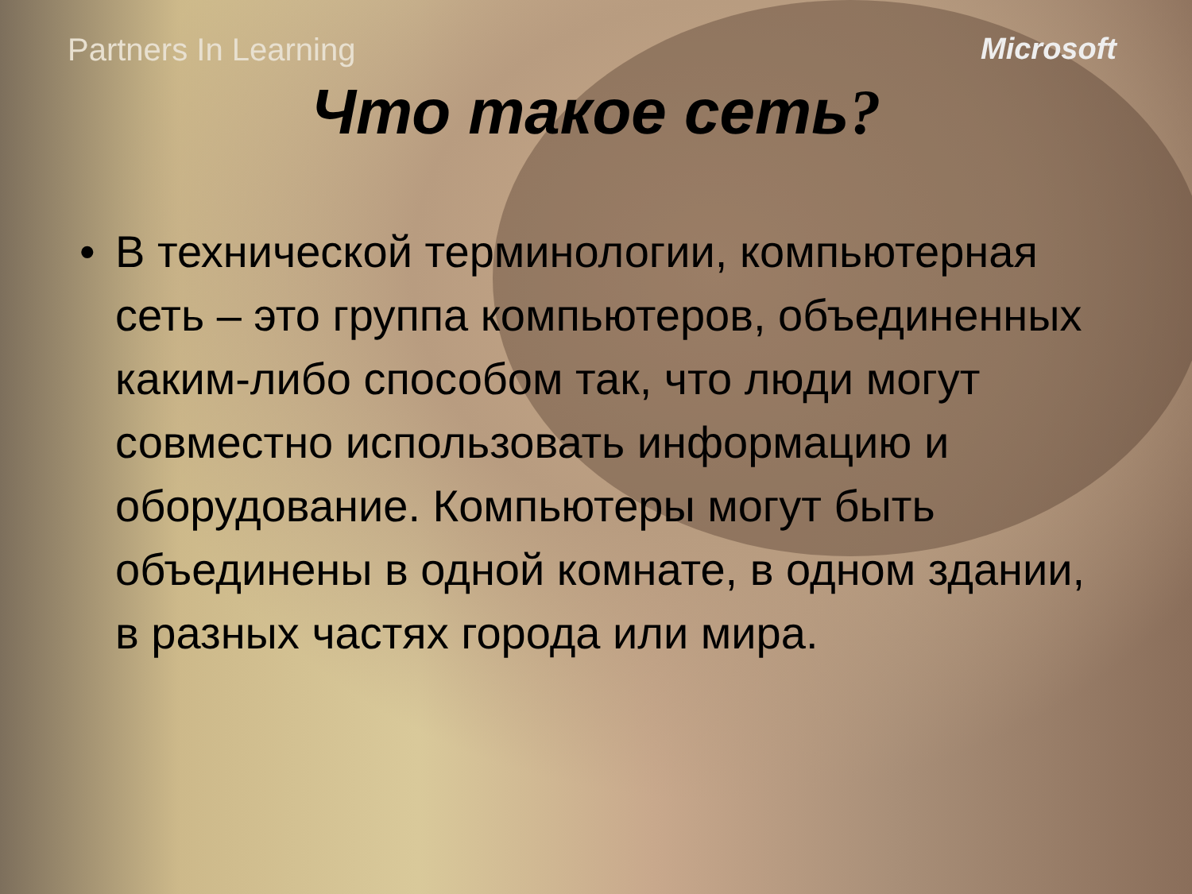Partners In Learning Microsoft
Что такое сеть?
• В технической терминологии, компьютерная сеть – это группа компьютеров, объединенных каким-либо способом так, что люди могут совместно использовать информацию и оборудование. Компьютеры могут быть объединены в одной комнате, в одном здании, в разных частях города или мира.